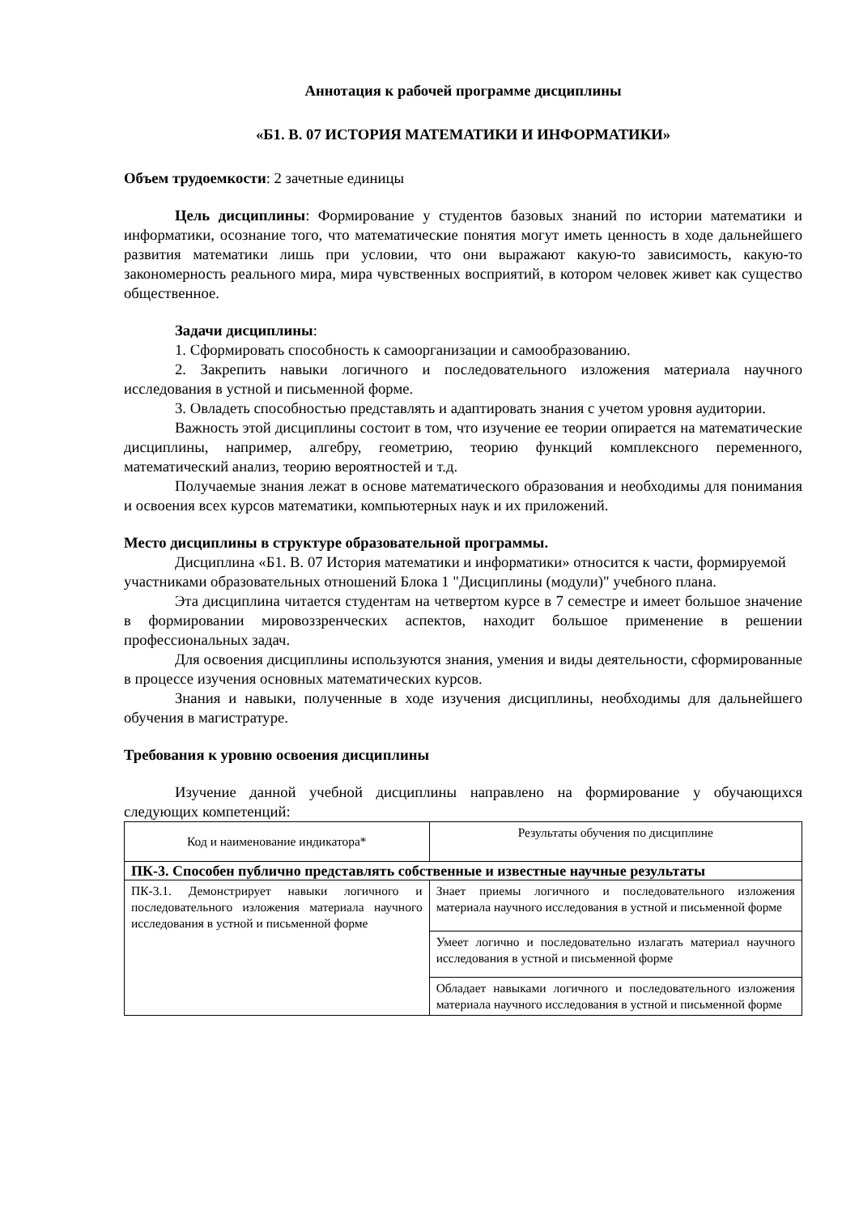Аннотация к рабочей программе дисциплины
«Б1. В. 07 ИСТОРИЯ МАТЕМАТИКИ И ИНФОРМАТИКИ»
Объем трудоемкости: 2 зачетные единицы
Цель дисциплины: Формирование у студентов базовых знаний по истории математики и информатики, осознание того, что математические понятия могут иметь ценность в ходе дальнейшего развития математики лишь при условии, что они выражают какую-то зависимость, какую-то закономерность реального мира, мира чувственных восприятий, в котором человек живет как существо общественное.
Задачи дисциплины:
1. Сформировать способность к самоорганизации и самообразованию.
2. Закрепить навыки логичного и последовательного изложения материала научного исследования в устной и письменной форме.
3. Овладеть способностью представлять и адаптировать знания с учетом уровня аудитории.
Важность этой дисциплины состоит в том, что изучение ее теории опирается на математические дисциплины, например, алгебру, геометрию, теорию функций комплексного переменного, математический анализ, теорию вероятностей и т.д.
Получаемые знания лежат в основе математического образования и необходимы для понимания и освоения всех курсов математики, компьютерных наук и их приложений.
Место дисциплины в структуре образовательной программы.
Дисциплина «Б1. В. 07 История математики и информатики» относится к части, формируемой участниками образовательных отношений Блока 1 "Дисциплины (модули)" учебного плана.
Эта дисциплина читается студентам на четвертом курсе в 7 семестре и имеет большое значение в формировании мировоззренческих аспектов, находит большое применение в решении профессиональных задач.
Для освоения дисциплины используются знания, умения и виды деятельности, сформированные в процессе изучения основных математических курсов.
Знания и навыки, полученные в ходе изучения дисциплины, необходимы для дальнейшего обучения в магистратуре.
Требования к уровню освоения дисциплины
Изучение данной учебной дисциплины направлено на формирование у обучающихся следующих компетенций:
| Код и наименование индикатора* | Результаты обучения по дисциплине |
| ПК-3. Способен публично представлять собственные и известные научные результаты | |
| ПК-3.1. Демонстрирует навыки логичного и последовательного изложения материала научного исследования в устной и письменной форме | Знает приемы логичного и последовательного изложения материала научного исследования в устной и письменной форме |
| | Умеет логично и последовательно излагать материал научного исследования в устной и письменной форме |
| | Обладает навыками логичного и последовательного изложения материала научного исследования в устной и письменной форме |